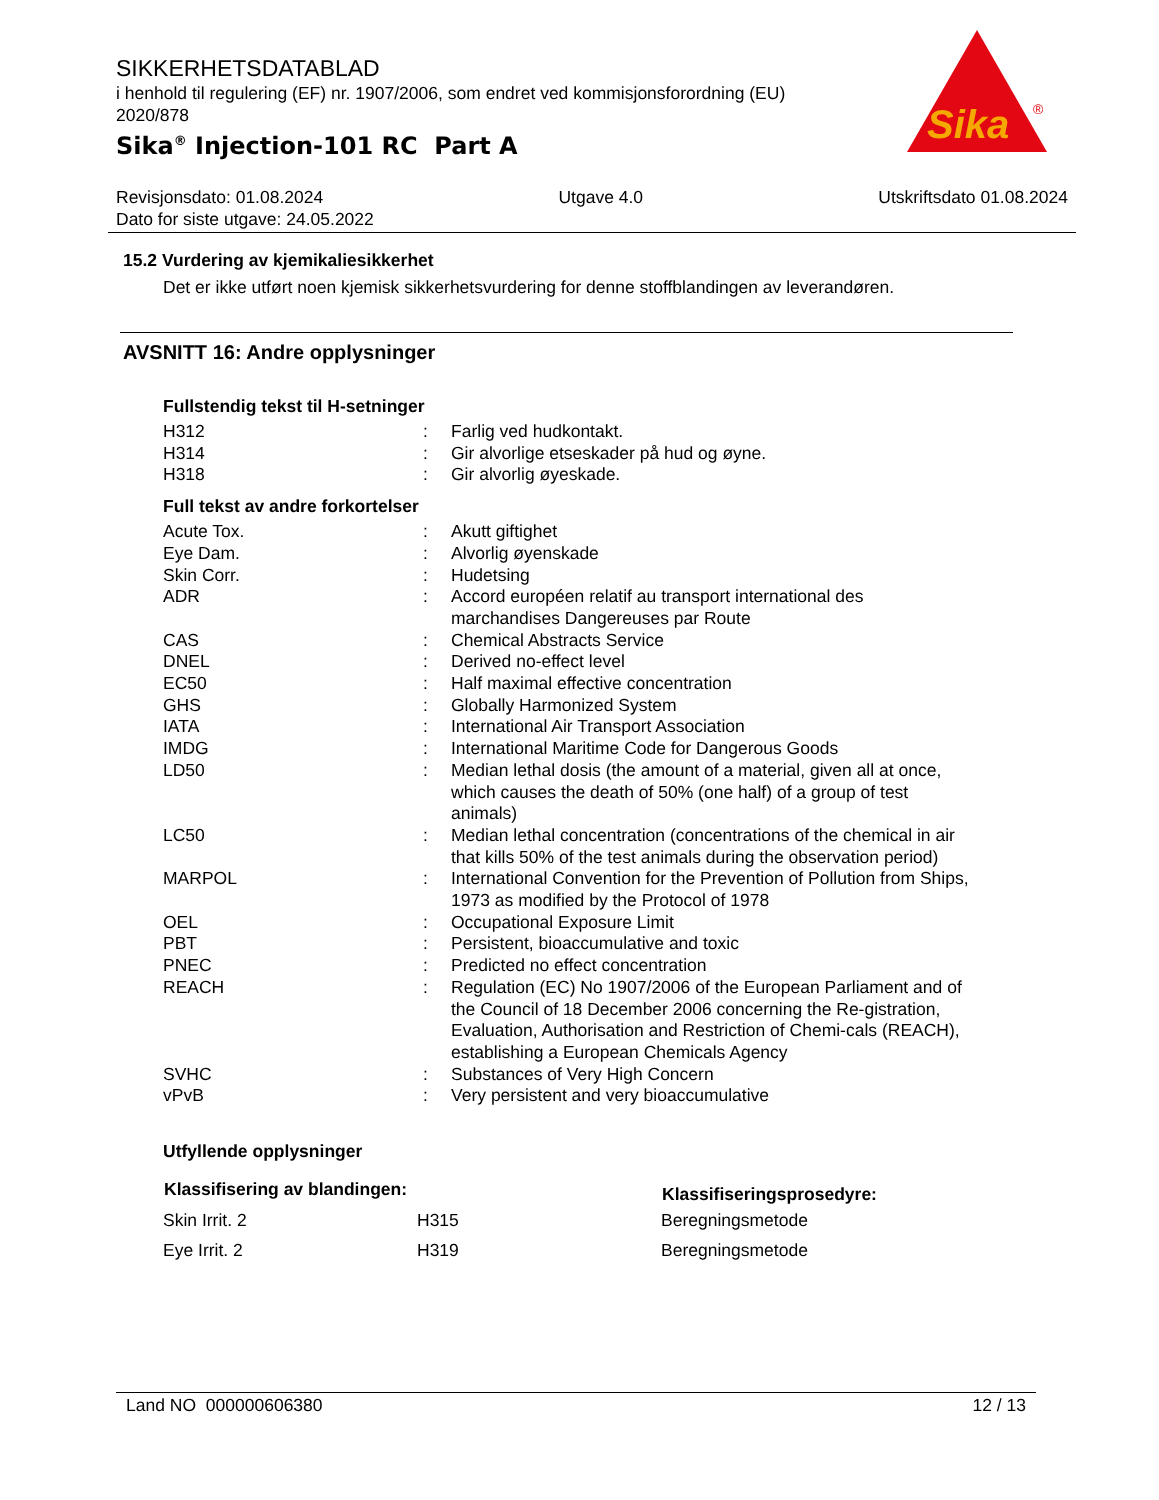SIKKERHETSDATABLAD
i henhold til regulering (EF) nr. 1907/2006, som endret ved kommisjonsforordning (EU) 2020/878
Sika<sup>®</sup> Injection-101 RC Part A
Sika
®
Revisjonsdato: 01.08.2024 Utgave 4.0 Utskriftsdato 01.08.2024
Dato for siste utgave: 24.05.2022
15.2 Vurdering av kjemikaliesikkerhet
Det er ikke utført noen kjemisk sikkerhetsvurdering for denne stoffblandingen av leverandøren.
AVSNITT 16: Andre opplysninger
Fullstendig tekst til H-setninger
| H312 | : | Farlig ved hudkontakt. |
| H314 | : | Gir alvorlige etseskader på hud og øyne. |
| H318 | : | Gir alvorlig øyeskade. |
Full tekst av andre forkortelser
| Acute Tox. | : | Akutt giftighet |
| Eye Dam. | : | Alvorlig øyenskade |
| Skin Corr. | : | Hudetsing |
| ADR | : | Accord européen relatif au transport international des marchandises Dangereuses par Route |
| CAS | : | Chemical Abstracts Service |
| DNEL | : | Derived no-effect level |
| EC50 | : | Half maximal effective concentration |
| GHS | : | Globally Harmonized System |
| IATA | : | International Air Transport Association |
| IMDG | : | International Maritime Code for Dangerous Goods |
| LD50 | : | Median lethal dosis (the amount of a material, given all at once, which causes the death of 50% (one half) of a group of test animals) |
| LC50 | : | Median lethal concentration (concentrations of the chemical in air that kills 50% of the test animals during the observation period) |
| MARPOL | : | International Convention for the Prevention of Pollution from Ships, 1973 as modified by the Protocol of 1978 |
| OEL | : | Occupational Exposure Limit |
| PBT | : | Persistent, bioaccumulative and toxic |
| PNEC | : | Predicted no effect concentration |
| REACH | : | Regulation (EC) No 1907/2006 of the European Parliament and of the Council of 18 December 2006 concerning the Re-gistration, Evaluation, Authorisation and Restriction of Chemi-cals (REACH), establishing a European Chemicals Agency |
| SVHC | : | Substances of Very High Concern |
| vPvB | : | Very persistent and very bioaccumulative |
Utfyllende opplysninger
| Klassifisering av blandingen: | | Klassifiseringsprosedyre: |
| --- | --- | --- |
| Skin Irrit. 2 | H315 | Beregningsmetode |
| Eye Irrit. 2 | H319 | Beregningsmetode |
Land NO 000000606380 12 / 13